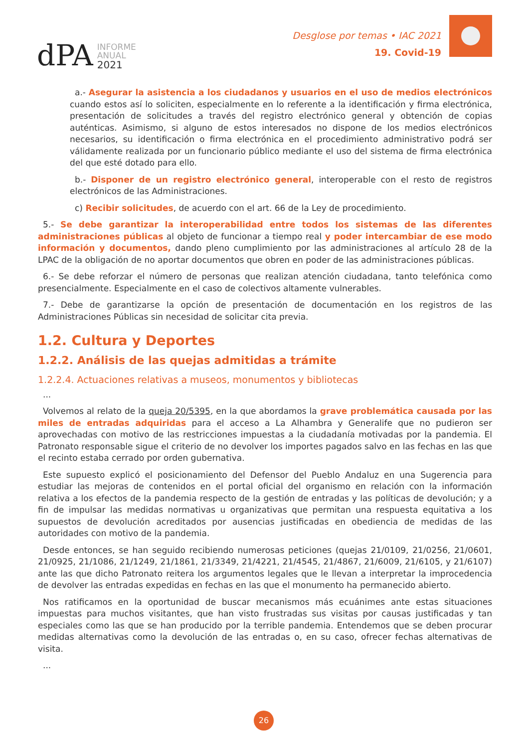dPA INFORME
ANUAL
2021
Desglose por temas • IAC 2021
19. Covid-19
a.- Asegurar la asistencia a los ciudadanos y usuarios en el uso de medios electrónicos cuando estos así lo soliciten, especialmente en lo referente a la identificación y firma electrónica, presentación de solicitudes a través del registro electrónico general y obtención de copias auténticas. Asimismo, si alguno de estos interesados no dispone de los medios electrónicos necesarios, su identificación o firma electrónica en el procedimiento administrativo podrá ser válidamente realizada por un funcionario público mediante el uso del sistema de firma electrónica del que esté dotado para ello.
b.- Disponer de un registro electrónico general, interoperable con el resto de registros electrónicos de las Administraciones.
c) Recibir solicitudes, de acuerdo con el art. 66 de la Ley de procedimiento.
5.- Se debe garantizar la interoperabilidad entre todos los sistemas de las diferentes administraciones públicas al objeto de funcionar a tiempo real y poder intercambiar de ese modo información y documentos, dando pleno cumplimiento por las administraciones al artículo 28 de la LPAC de la obligación de no aportar documentos que obren en poder de las administraciones públicas.
6.- Se debe reforzar el número de personas que realizan atención ciudadana, tanto telefónica como presencialmente. Especialmente en el caso de colectivos altamente vulnerables.
7.- Debe de garantizarse la opción de presentación de documentación en los registros de las Administraciones Públicas sin necesidad de solicitar cita previa.
1.2. Cultura y Deportes
1.2.2. Análisis de las quejas admitidas a trámite
1.2.2.4. Actuaciones relativas a museos, monumentos y bibliotecas
...
Volvemos al relato de la queja 20/5395, en la que abordamos la grave problemática causada por las miles de entradas adquiridas para el acceso a La Alhambra y Generalife que no pudieron ser aprovechadas con motivo de las restricciones impuestas a la ciudadanía motivadas por la pandemia. El Patronato responsable sigue el criterio de no devolver los importes pagados salvo en las fechas en las que el recinto estaba cerrado por orden gubernativa.
Este supuesto explicó el posicionamiento del Defensor del Pueblo Andaluz en una Sugerencia para estudiar las mejoras de contenidos en el portal oficial del organismo en relación con la información relativa a los efectos de la pandemia respecto de la gestión de entradas y las políticas de devolución; y a fin de impulsar las medidas normativas u organizativas que permitan una respuesta equitativa a los supuestos de devolución acreditados por ausencias justificadas en obediencia de medidas de las autoridades con motivo de la pandemia.
Desde entonces, se han seguido recibiendo numerosas peticiones (quejas 21/0109, 21/0256, 21/0601, 21/0925, 21/1086, 21/1249, 21/1861, 21/3349, 21/4221, 21/4545, 21/4867, 21/6009, 21/6105, y 21/6107) ante las que dicho Patronato reitera los argumentos legales que le llevan a interpretar la improcedencia de devolver las entradas expedidas en fechas en las que el monumento ha permanecido abierto.
Nos ratificamos en la oportunidad de buscar mecanismos más ecuánimes ante estas situaciones impuestas para muchos visitantes, que han visto frustradas sus visitas por causas justificadas y tan especiales como las que se han producido por la terrible pandemia. Entendemos que se deben procurar medidas alternativas como la devolución de las entradas o, en su caso, ofrecer fechas alternativas de visita.
...
26